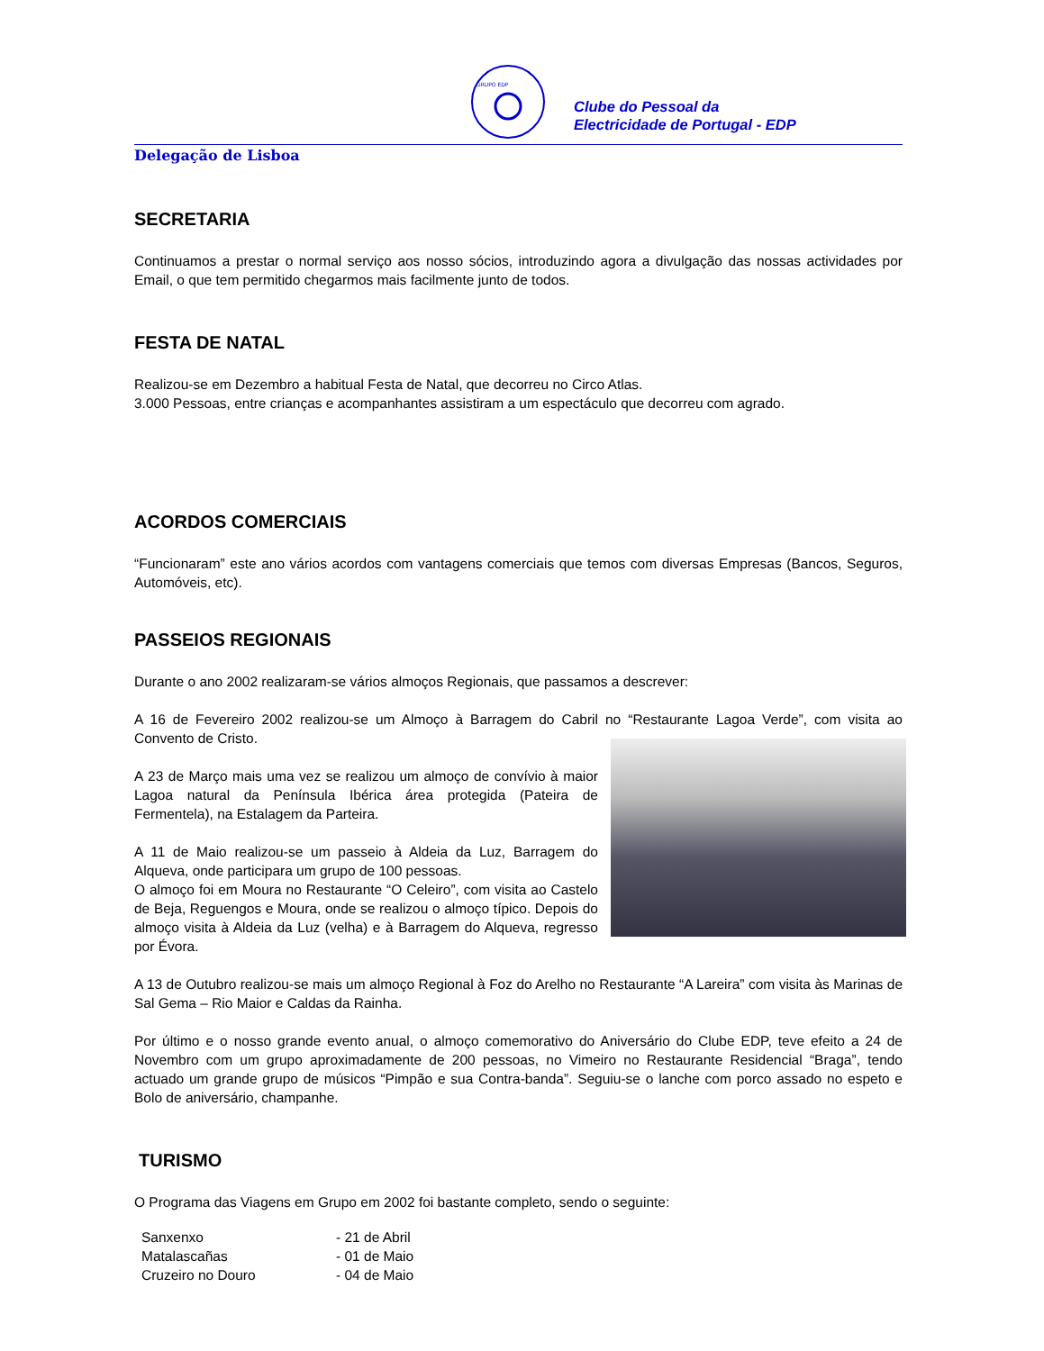GRUPO EDP
Clube do Pessoal da
Electricidade de Portugal - EDP
Delegação de Lisboa
SECRETARIA
Continuamos a prestar o normal serviço aos nosso sócios, introduzindo agora a divulgação das nossas actividades por Email, o que tem permitido chegarmos mais facilmente junto de todos.
FESTA DE NATAL
Realizou-se em Dezembro a habitual Festa de Natal, que decorreu no Circo Atlas.
3.000 Pessoas, entre crianças e acompanhantes assistiram a um espectáculo que decorreu com agrado.
ACORDOS COMERCIAIS
“Funcionaram” este ano vários acordos com vantagens comerciais que temos com diversas Empresas (Bancos, Seguros, Automóveis, etc).
PASSEIOS REGIONAIS
Durante o ano 2002 realizaram-se vários almoços Regionais, que passamos a descrever:
A 16 de Fevereiro 2002 realizou-se um Almoço à Barragem do Cabril no “Restaurante Lagoa Verde”, com visita ao Convento de Cristo.
A 23 de Março mais uma vez se realizou um almoço de convívio à maior Lagoa natural da Península Ibérica área protegida (Pateira de Fermentela), na Estalagem da Parteira.
A 11 de Maio realizou-se um passeio à Aldeia da Luz, Barragem do Alqueva, onde participara um grupo de 100 pessoas.
O almoço foi em Moura no Restaurante “O Celeiro”, com visita ao Castelo de Beja, Reguengos e Moura, onde se realizou o almoço típico. Depois do almoço visita à Aldeia da Luz (velha) e à Barragem do Alqueva, regresso por Évora.
A 13 de Outubro realizou-se mais um almoço Regional à Foz do Arelho no Restaurante “A Lareira” com visita às Marinas de Sal Gema – Rio Maior e Caldas da Rainha.
Por último e o nosso grande evento anual, o almoço comemorativo do Aniversário do Clube EDP, teve efeito a 24 de Novembro com um grupo aproximadamente de 200 pessoas, no Vimeiro no Restaurante Residencial “Braga”, tendo actuado um grande grupo de músicos “Pimpão e sua Contra-banda”. Seguiu-se o lanche com porco assado no espeto e Bolo de aniversário, champanhe.
TURISMO
O Programa das Viagens em Grupo em 2002 foi bastante completo, sendo o seguinte:
| Sanxenxo | - 21 de Abril |
| Matalascañas | - 01 de Maio |
| Cruzeiro no Douro | - 04 de Maio |